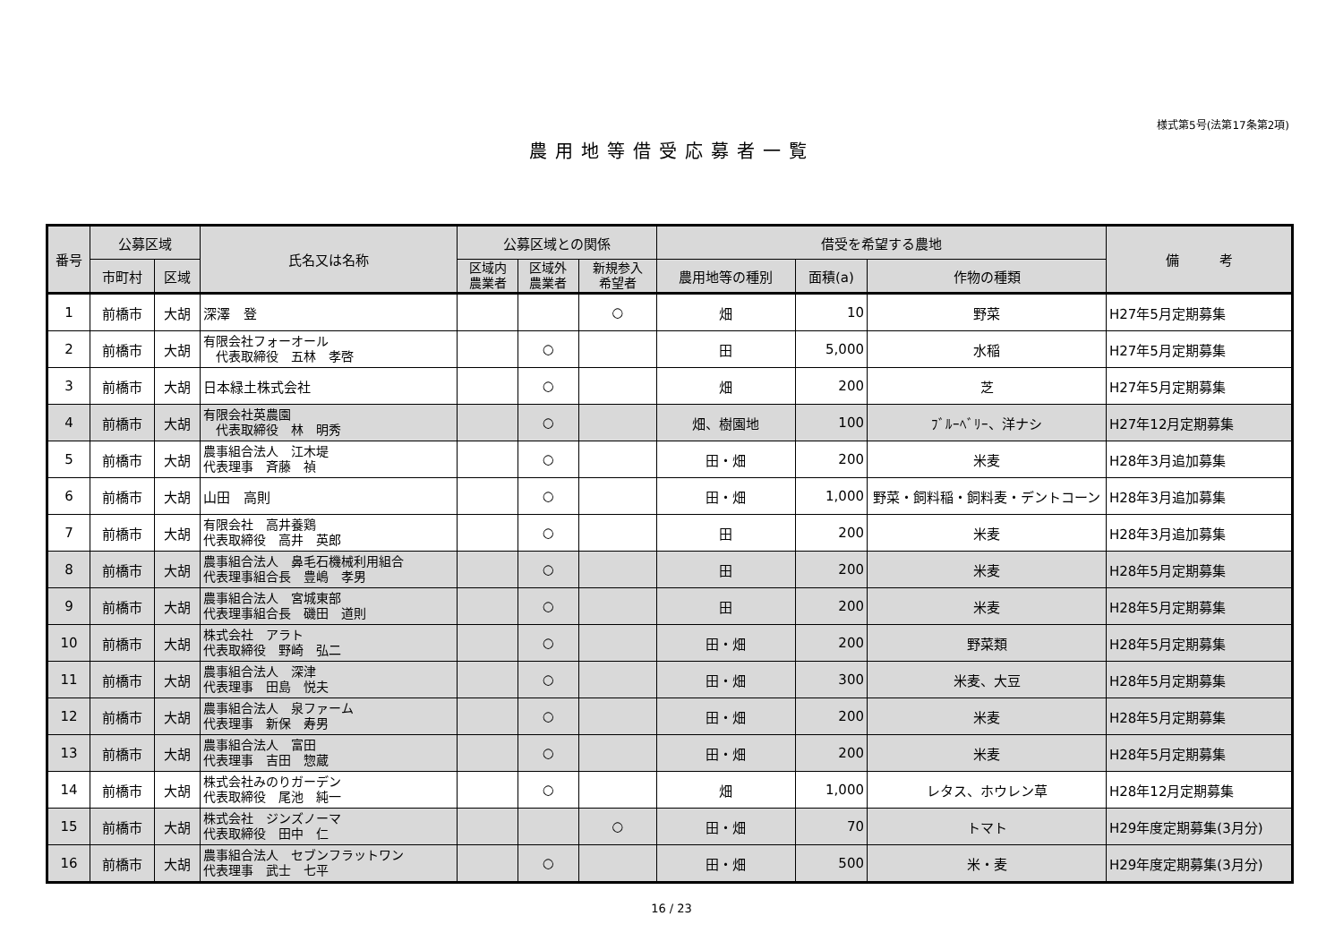様式第5号(法第17条第2項)
農用地等借受応募者一覧
| 番号 | 公募区域 | | 氏名又は名称 | 公募区域との関係 | | | 借受を希望する農地 | | | 備 考 |
| --- | --- | --- | --- | --- | --- | --- | --- | --- | --- | --- |
| | 市町村 | 区域 | | 区域内 農業者 | 区域外 農業者 | 新規参入 希望者 | 農用地等の種別 | 面積(a) | 作物の種類 | |
| 1 | 前橋市 | 大胡 | 深澤 登 | | | ○ | 畑 | 10 | 野菜 | H27年5月定期募集 |
| 2 | 前橋市 | 大胡 | 有限会社フォーオール 代表取締役 五林 孝啓 | | ○ | | 田 | 5,000 | 水稲 | H27年5月定期募集 |
| 3 | 前橋市 | 大胡 | 日本緑土株式会社 | | ○ | | 畑 | 200 | 芝 | H27年5月定期募集 |
| 4 | 前橋市 | 大胡 | 有限会社英農園 代表取締役 林 明秀 | | ○ | | 畑、樹園地 | 100 | ﾌﾞﾙｰﾍﾞﾘｰ、洋ナシ | H27年12月定期募集 |
| 5 | 前橋市 | 大胡 | 農事組合法人 江木堤 代表理事 斉藤 禎 | | ○ | | 田・畑 | 200 | 米麦 | H28年3月追加募集 |
| 6 | 前橋市 | 大胡 | 山田 高則 | | ○ | | 田・畑 | 1,000 | 野菜・飼料稲・飼料麦・デントコーン | H28年3月追加募集 |
| 7 | 前橋市 | 大胡 | 有限会社 高井養鶏 代表取締役 高井 英郎 | | ○ | | 田 | 200 | 米麦 | H28年3月追加募集 |
| 8 | 前橋市 | 大胡 | 農事組合法人 鼻毛石機械利用組合 代表理事組合長 豊嶋 孝男 | | ○ | | 田 | 200 | 米麦 | H28年5月定期募集 |
| 9 | 前橋市 | 大胡 | 農事組合法人 宮城東部 代表理事組合長 磯田 道則 | | ○ | | 田 | 200 | 米麦 | H28年5月定期募集 |
| 10 | 前橋市 | 大胡 | 株式会社 アラト 代表取締役 野崎 弘二 | | ○ | | 田・畑 | 200 | 野菜類 | H28年5月定期募集 |
| 11 | 前橋市 | 大胡 | 農事組合法人 深津 代表理事 田島 悦夫 | | ○ | | 田・畑 | 300 | 米麦、大豆 | H28年5月定期募集 |
| 12 | 前橋市 | 大胡 | 農事組合法人 泉ファーム 代表理事 新保 寿男 | | ○ | | 田・畑 | 200 | 米麦 | H28年5月定期募集 |
| 13 | 前橋市 | 大胡 | 農事組合法人 富田 代表理事 吉田 惣蔵 | | ○ | | 田・畑 | 200 | 米麦 | H28年5月定期募集 |
| 14 | 前橋市 | 大胡 | 株式会社みのりガーデン 代表取締役 尾池 純一 | | ○ | | 畑 | 1,000 | レタス、ホウレン草 | H28年12月定期募集 |
| 15 | 前橋市 | 大胡 | 株式会社 ジンズノーマ 代表取締役 田中 仁 | | | ○ | 田・畑 | 70 | トマト | H29年度定期募集(3月分) |
| 16 | 前橋市 | 大胡 | 農事組合法人 セブンフラットワン 代表理事 武士 七平 | | ○ | | 田・畑 | 500 | 米・麦 | H29年度定期募集(3月分) |
16 / 23